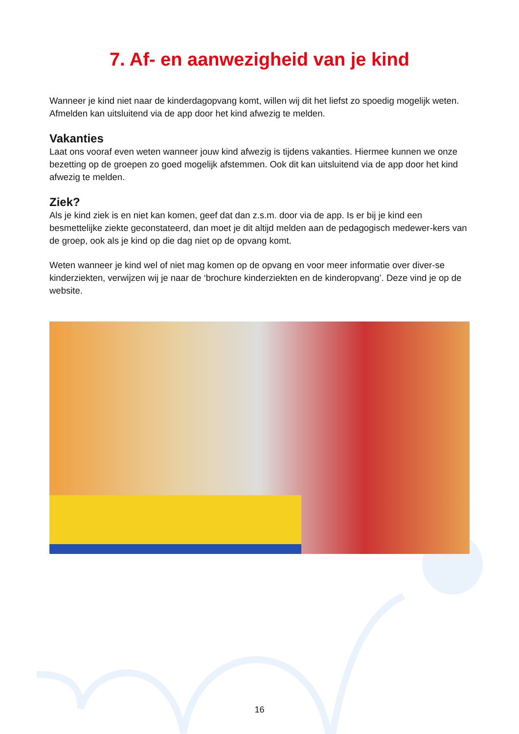7. Af- en aanwezigheid van je kind
Wanneer je kind niet naar de kinderdagopvang komt, willen wij dit het liefst zo spoedig mogelijk weten. Afmelden kan uitsluitend via de app door het kind afwezig te melden.
Vakanties
Laat ons vooraf even weten wanneer jouw kind afwezig is tijdens vakanties. Hiermee kunnen we onze bezetting op de groepen zo goed mogelijk afstemmen. Ook dit kan uitsluitend via de app door het kind afwezig te melden.
Ziek?
Als je kind ziek is en niet kan komen, geef dat dan z.s.m. door via de app. Is er bij je kind een besmettelijke ziekte geconstateerd, dan moet je dit altijd melden aan de pedagogisch medewer-kers van de groep, ook als je kind op die dag niet op de opvang komt.
Weten wanneer je kind wel of niet mag komen op de opvang en voor meer informatie over diver-se kinderziekten, verwijzen wij je naar de ‘brochure kinderziekten en de kinderopvang’. Deze vind je op de website.
16